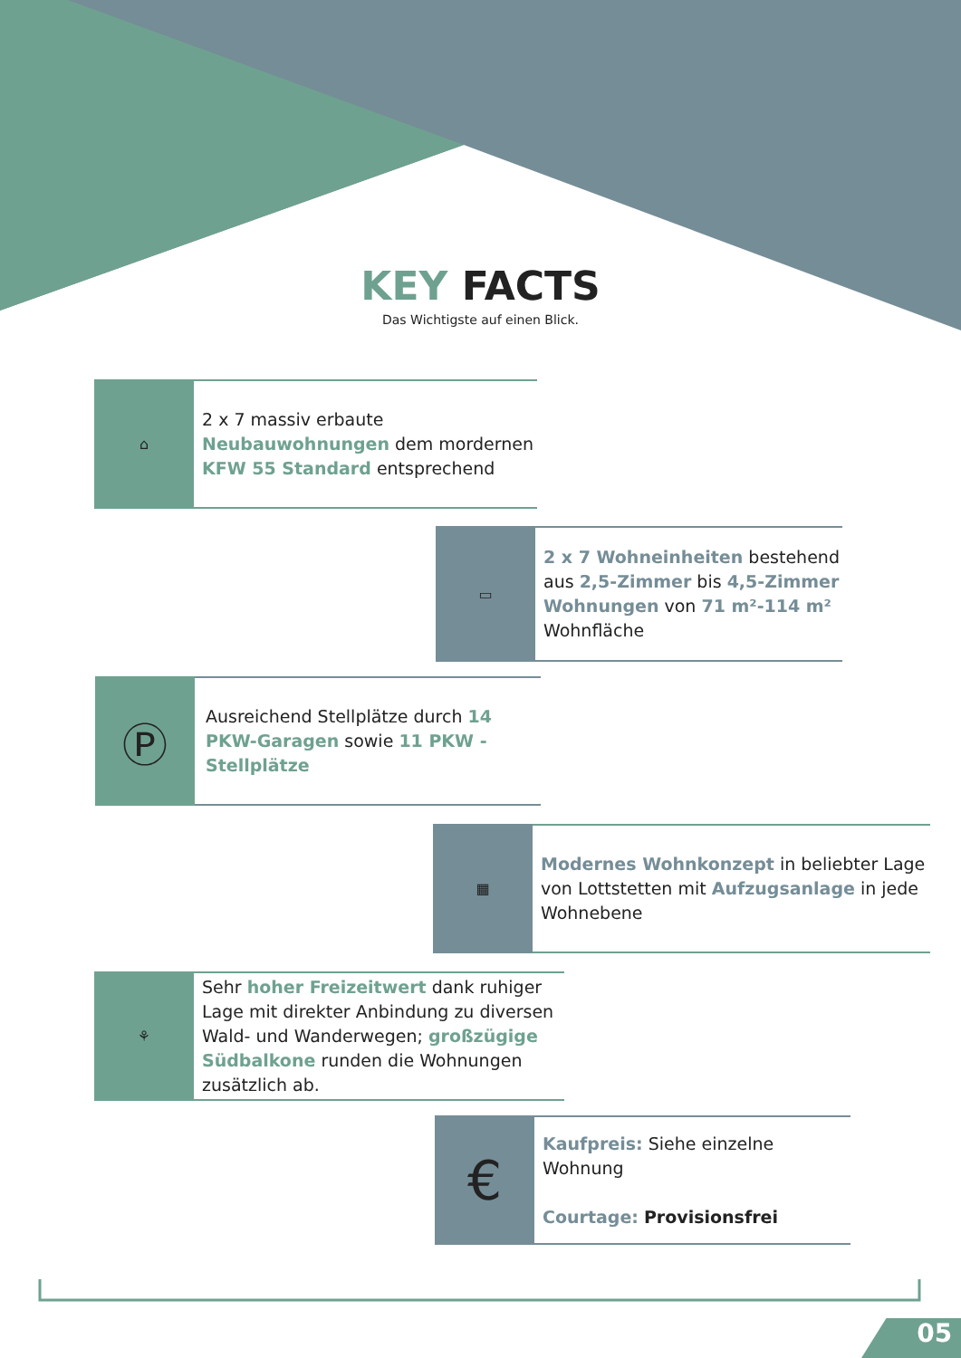KEY FACTS
Das Wichtigste auf einen Blick.
⌂
2 x 7 massiv erbaute Neubauwohnungen dem mordernen KFW 55 Standard entsprechend
▭
2 x 7 Wohneinheiten bestehend aus 2,5-Zimmer bis 4,5-Zimmer Wohnungen von 71 m²-114 m² Wohnfläche
Ⓟ
Ausreichend Stellplätze durch 14 PKW-Garagen sowie 11 PKW - Stellplätze
▦
Modernes Wohnkonzept in beliebter Lage von Lottstetten mit Aufzugsanlage in jede Wohnebene
⚘
Sehr hoher Freizeitwert dank ruhiger Lage mit direkter Anbindung zu diversen Wald- und Wanderwegen; großzügige Südbalkone runden die Wohnungen zusätzlich ab.
€
Kaufpreis: Siehe einzelne Wohnung
Courtage: Provisionsfrei
05